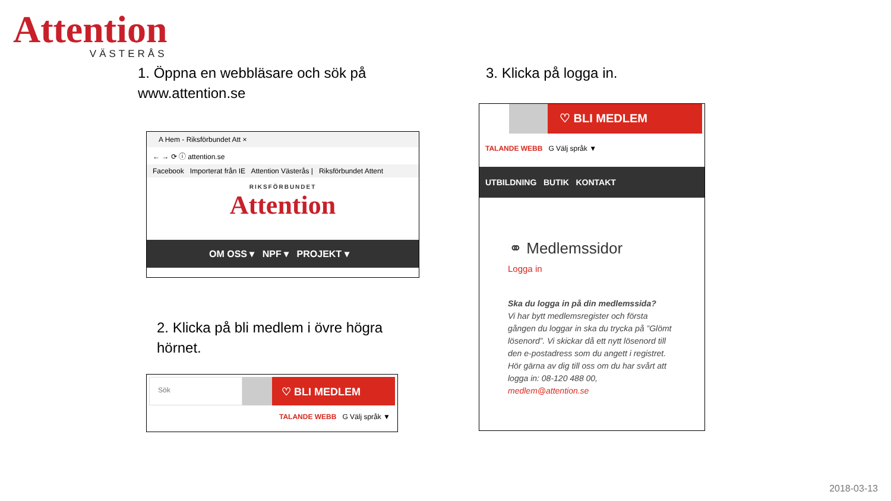Attention
VÄSTERÅS
1. Öppna en webbläsare och sök på
www.attention.se
A Hem - Riksförbundet Att ×
← → ⟳ ⓘ attention.se
Facebook Importerat från IE Attention Västerås | Riksförbundet Attent
RIKSFÖRBUNDET
Attention
OM OSS ▾ NPF ▾ PROJEKT ▾
2. Klicka på bli medlem i övre högra
hörnet.
Sök
♡ BLI MEDLEM
TALANDE WEBB G Välj språk ▼
3. Klicka på logga in.
♡ BLI MEDLEM
TALANDE WEBB G Välj språk ▼
UTBILDNING BUTIK KONTAKT
⚭ Medlemssidor
Logga in
Ska du logga in på din medlemssida?
Vi har bytt medlemsregister och första gången du loggar in ska du trycka på ”Glömt lösenord”. Vi skickar då ett nytt lösenord till den e-postadress som du angett i registret.
Hör gärna av dig till oss om du har svårt att logga in: 08-120 488 00,
medlem@attention.se
2018-03-13